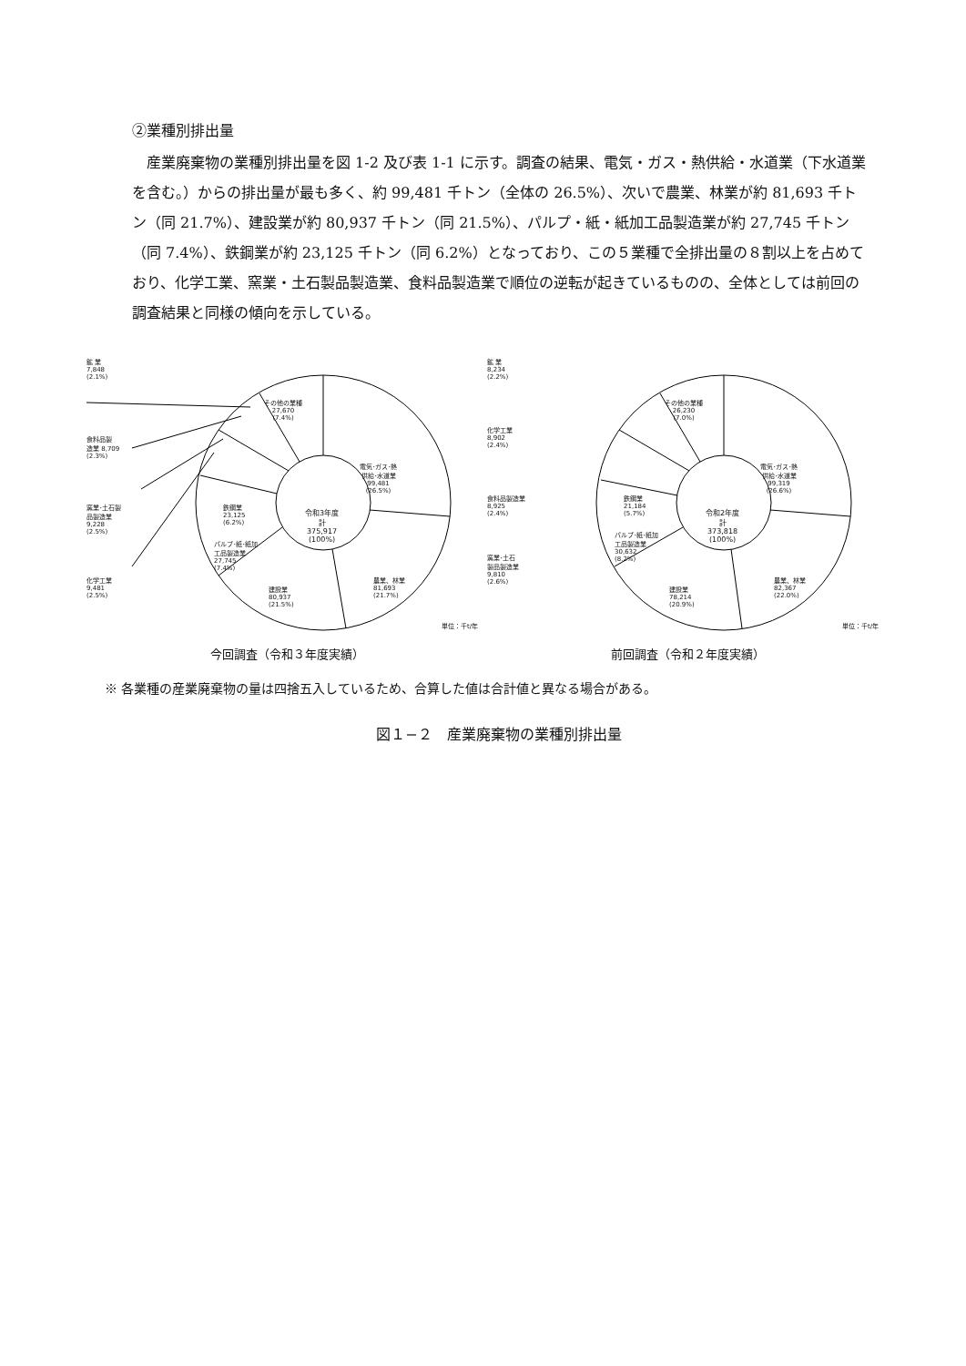②業種別排出量
産業廃棄物の業種別排出量を図 1-2 及び表 1-1 に示す。調査の結果、電気・ガス・熱供給・水道業（下水道業を含む。）からの排出量が最も多く、約 99,481 千トン（全体の 26.5%）、次いで農業、林業が約 81,693 千トン（同 21.7%）、建設業が約 80,937 千トン（同 21.5%）、パルプ・紙・紙加工品製造業が約 27,745 千トン（同 7.4%）、鉄鋼業が約 23,125 千トン（同 6.2%）となっており、この５業種で全排出量の８割以上を占めており、化学工業、窯業・土石製品製造業、食料品製造業で順位の逆転が起きているものの、全体としては前回の調査結果と同様の傾向を示している。
鉱 業
7,848
(2.1%)
その他の業種
27,670
(7.4%)
食料品製
造業 8,709
(2.3%)
電気･ガス･熱
供給･水道業
99,481
(26.5%)
窯業･土石製
品製造業
9,228
(2.5%)
鉄鋼業
23,125
(6.2%)
令和3年度
計
375,917
(100%)
パルプ･紙･紙加
工品製造業
27,745
(7.4%)
化学工業
9,481
(2.5%)
農業、林業
81,693
(21.7%)
建設業
80,937
(21.5%)
単位：千t/年
今回調査（令和３年度実績）
鉱 業
8,234
(2.2%)
その他の業種
26,230
(7.0%)
化学工業
8,902
(2.4%)
電気･ガス･熱
供給･水道業
99,319
(26.6%)
食料品製造業
8,925
(2.4%)
鉄鋼業
21,184
(5.7%)
令和2年度
計
373,818
(100%)
パルプ･紙･紙加
工品製造業
30,632
(8.2%)
窯業･土石
製品製造業
9,810
(2.6%)
農業、林業
82,367
(22.0%)
建設業
78,214
(20.9%)
単位：千t/年
前回調査（令和２年度実績）
※ 各業種の産業廃棄物の量は四捨五入しているため、合算した値は合計値と異なる場合がある。
図１−２　産業廃棄物の業種別排出量